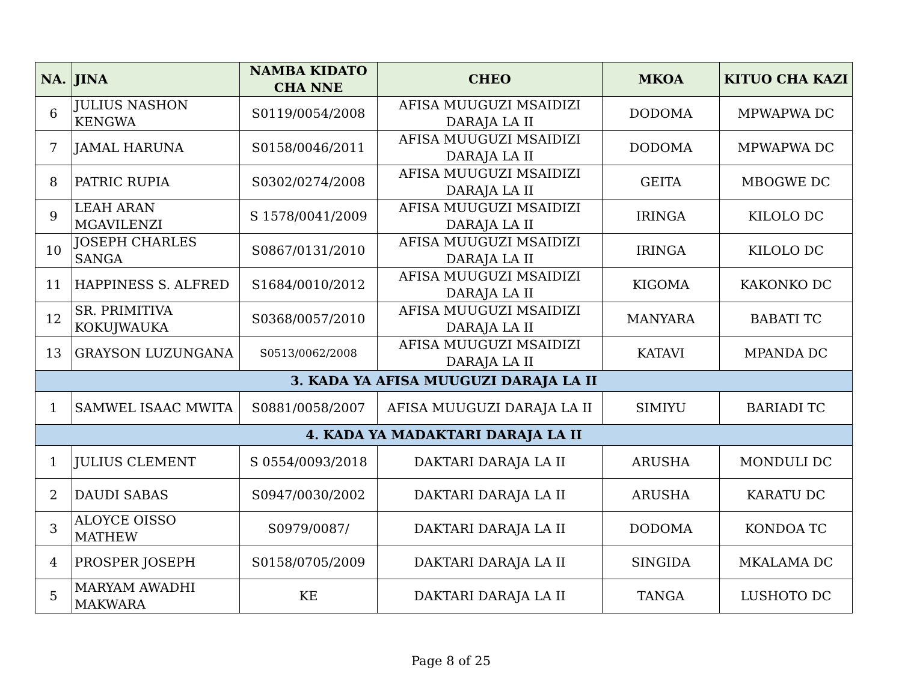| NA. | JINA | NAMBA KIDATO CHA NNE | CHEO | MKOA | KITUO CHA KAZI |
| --- | --- | --- | --- | --- | --- |
| 6 | JULIUS NASHON KENGWA | S0119/0054/2008 | AFISA MUUGUZI MSAIDIZI DARAJA LA II | DODOMA | MPWAPWA DC |
| 7 | JAMAL HARUNA | S0158/0046/2011 | AFISA MUUGUZI MSAIDIZI DARAJA LA II | DODOMA | MPWAPWA DC |
| 8 | PATRIC RUPIA | S0302/0274/2008 | AFISA MUUGUZI MSAIDIZI DARAJA LA II | GEITA | MBOGWE DC |
| 9 | LEAH ARAN MGAVILENZI | S 1578/0041/2009 | AFISA MUUGUZI MSAIDIZI DARAJA LA II | IRINGA | KILOLO DC |
| 10 | JOSEPH CHARLES SANGA | S0867/0131/2010 | AFISA MUUGUZI MSAIDIZI DARAJA LA II | IRINGA | KILOLO DC |
| 11 | HAPPINESS S. ALFRED | S1684/0010/2012 | AFISA MUUGUZI MSAIDIZI DARAJA LA II | KIGOMA | KAKONKO DC |
| 12 | SR. PRIMITIVA KOKUJWAUKA | S0368/0057/2010 | AFISA MUUGUZI MSAIDIZI DARAJA LA II | MANYARA | BABATI TC |
| 13 | GRAYSON LUZUNGANA | S0513/0062/2008 | AFISA MUUGUZI MSAIDIZI DARAJA LA II | KATAVI | MPANDA DC |
| 3. KADA YA AFISA MUUGUZI DARAJA LA II | | | | | |
| 1 | SAMWEL ISAAC MWITA | S0881/0058/2007 | AFISA MUUGUZI DARAJA LA II | SIMIYU | BARIADI TC |
| 4. KADA YA MADAKTARI DARAJA LA II | | | | | |
| 1 | JULIUS CLEMENT | S 0554/0093/2018 | DAKTARI DARAJA LA II | ARUSHA | MONDULI DC |
| 2 | DAUDI SABAS | S0947/0030/2002 | DAKTARI DARAJA LA II | ARUSHA | KARATU DC |
| 3 | ALOYCE OISSO MATHEW | S0979/0087/ | DAKTARI DARAJA LA II | DODOMA | KONDOA TC |
| 4 | PROSPER JOSEPH | S0158/0705/2009 | DAKTARI DARAJA LA II | SINGIDA | MKALAMA DC |
| 5 | MARYAM AWADHI MAKWARA | KE | DAKTARI DARAJA LA II | TANGA | LUSHOTO DC |
Page 8 of 25